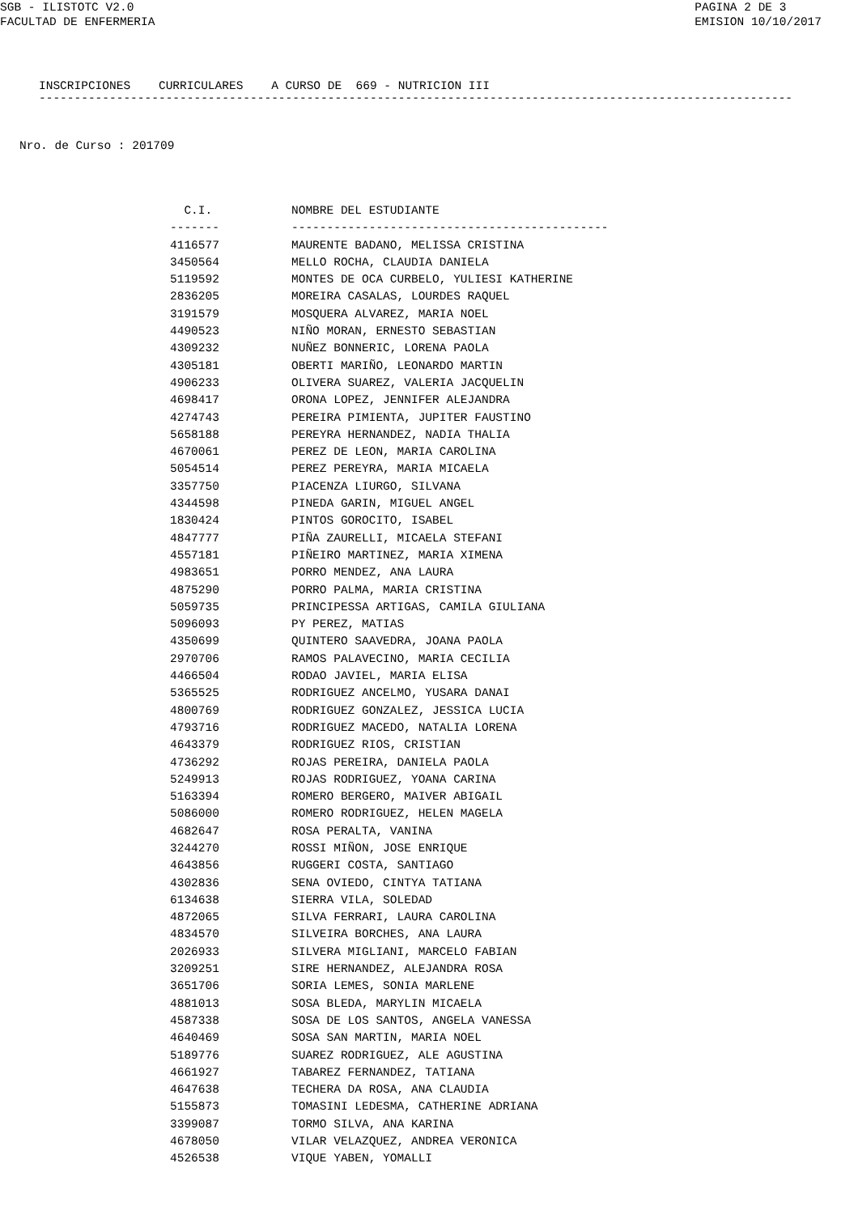SGB - ILISTOTC V2.0
FACULTAD DE ENFERMERIA
PAGINA 2 DE 3
EMISION 10/10/2017
INSCRIPCIONES CURRICULARES A CURSO DE 669 - NUTRICION III
-----------------------------------------------------------------------------------------------------------
Nro. de Curso : 201709
| C.I. | NOMBRE DEL ESTUDIANTE |
| --- | --- |
| ------- | --------------------------------------------- |
| 4116577 | MAURENTE BADANO, MELISSA CRISTINA |
| 3450564 | MELLO ROCHA, CLAUDIA DANIELA |
| 5119592 | MONTES DE OCA CURBELO, YULIESI KATHERINE |
| 2836205 | MOREIRA CASALAS, LOURDES RAQUEL |
| 3191579 | MOSQUERA ALVAREZ, MARIA NOEL |
| 4490523 | NIÑO MORAN, ERNESTO SEBASTIAN |
| 4309232 | NUÑEZ BONNERIC, LORENA PAOLA |
| 4305181 | OBERTI MARIÑO, LEONARDO MARTIN |
| 4906233 | OLIVERA SUAREZ, VALERIA JACQUELIN |
| 4698417 | ORONA LOPEZ, JENNIFER ALEJANDRA |
| 4274743 | PEREIRA PIMIENTA, JUPITER FAUSTINO |
| 5658188 | PEREYRA HERNANDEZ, NADIA THALIA |
| 4670061 | PEREZ DE LEON, MARIA CAROLINA |
| 5054514 | PEREZ PEREYRA, MARIA MICAELA |
| 3357750 | PIACENZA LIURGO, SILVANA |
| 4344598 | PINEDA GARIN, MIGUEL ANGEL |
| 1830424 | PINTOS GOROCITO, ISABEL |
| 4847777 | PIÑA ZAURELLI, MICAELA STEFANI |
| 4557181 | PIÑEIRO MARTINEZ, MARIA XIMENA |
| 4983651 | PORRO MENDEZ, ANA LAURA |
| 4875290 | PORRO PALMA, MARIA CRISTINA |
| 5059735 | PRINCIPESSA ARTIGAS, CAMILA GIULIANA |
| 5096093 | PY PEREZ, MATIAS |
| 4350699 | QUINTERO SAAVEDRA, JOANA PAOLA |
| 2970706 | RAMOS PALAVECINO, MARIA CECILIA |
| 4466504 | RODAO JAVIEL, MARIA ELISA |
| 5365525 | RODRIGUEZ ANCELMO, YUSARA DANAI |
| 4800769 | RODRIGUEZ GONZALEZ, JESSICA LUCIA |
| 4793716 | RODRIGUEZ MACEDO, NATALIA LORENA |
| 4643379 | RODRIGUEZ RIOS, CRISTIAN |
| 4736292 | ROJAS PEREIRA, DANIELA PAOLA |
| 5249913 | ROJAS RODRIGUEZ, YOANA CARINA |
| 5163394 | ROMERO BERGERO, MAIVER ABIGAIL |
| 5086000 | ROMERO RODRIGUEZ, HELEN MAGELA |
| 4682647 | ROSA PERALTA, VANINA |
| 3244270 | ROSSI MIÑON, JOSE ENRIQUE |
| 4643856 | RUGGERI COSTA, SANTIAGO |
| 4302836 | SENA OVIEDO, CINTYA TATIANA |
| 6134638 | SIERRA VILA, SOLEDAD |
| 4872065 | SILVA FERRARI, LAURA CAROLINA |
| 4834570 | SILVEIRA BORCHES, ANA LAURA |
| 2026933 | SILVERA MIGLIANI, MARCELO FABIAN |
| 3209251 | SIRE HERNANDEZ, ALEJANDRA ROSA |
| 3651706 | SORIA LEMES, SONIA MARLENE |
| 4881013 | SOSA BLEDA, MARYLIN MICAELA |
| 4587338 | SOSA DE LOS SANTOS, ANGELA VANESSA |
| 4640469 | SOSA SAN MARTIN, MARIA NOEL |
| 5189776 | SUAREZ RODRIGUEZ, ALE AGUSTINA |
| 4661927 | TABAREZ FERNANDEZ, TATIANA |
| 4647638 | TECHERA DA ROSA, ANA CLAUDIA |
| 5155873 | TOMASINI LEDESMA, CATHERINE ADRIANA |
| 3399087 | TORMO SILVA, ANA KARINA |
| 4678050 | VILAR VELAZQUEZ, ANDREA VERONICA |
| 4526538 | VIQUE YABEN, YOMALLI |